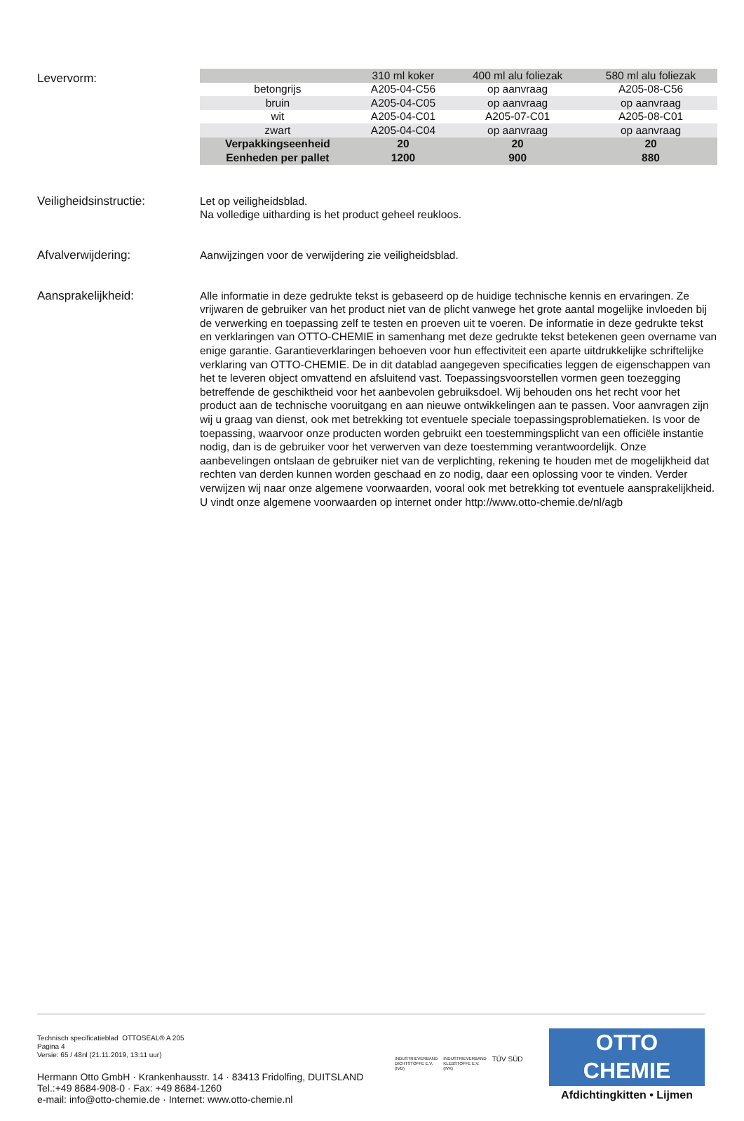Levervorm:
| | 310 ml koker | 400 ml alu foliezak | 580 ml alu foliezak |
| --- | --- | --- | --- |
| betongrijs | A205-04-C56 | op aanvraag | A205-08-C56 |
| bruin | A205-04-C05 | op aanvraag | op aanvraag |
| wit | A205-04-C01 | A205-07-C01 | A205-08-C01 |
| zwart | A205-04-C04 | op aanvraag | op aanvraag |
| Verpakkingseenheid | 20 | 20 | 20 |
| Eenheden per pallet | 1200 | 900 | 880 |
Veiligheidsinstructie:
Let op veiligheidsblad.
Na volledige uitharding is het product geheel reukloos.
Afvalverwijdering:
Aanwijzingen voor de verwijdering zie veiligheidsblad.
Aansprakelijkheid:
Alle informatie in deze gedrukte tekst is gebaseerd op de huidige technische kennis en ervaringen. Ze vrijwaren de gebruiker van het product niet van de plicht vanwege het grote aantal mogelijke invloeden bij de verwerking en toepassing zelf te testen en proeven uit te voeren. De informatie in deze gedrukte tekst en verklaringen van OTTO-CHEMIE in samenhang met deze gedrukte tekst betekenen geen overname van enige garantie. Garantieverklaringen behoeven voor hun effectiviteit een aparte uitdrukkelijke schriftelijke verklaring van OTTO-CHEMIE. De in dit datablad aangegeven specificaties leggen de eigenschappen van het te leveren object omvattend en afsluitend vast. Toepassingsvoorstellen vormen geen toezegging betreffende de geschiktheid voor het aanbevolen gebruiksdoel. Wij behouden ons het recht voor het product aan de technische vooruitgang en aan nieuwe ontwikkelingen aan te passen. Voor aanvragen zijn wij u graag van dienst, ook met betrekking tot eventuele speciale toepassingsproblematieken. Is voor de toepassing, waarvoor onze producten worden gebruikt een toestemmingsplicht van een officiële instantie nodig, dan is de gebruiker voor het verwerven van deze toestemming verantwoordelijk. Onze aanbevelingen ontslaan de gebruiker niet van de verplichting, rekening te houden met de mogelijkheid dat rechten van derden kunnen worden geschaad en zo nodig, daar een oplossing voor te vinden. Verder verwijzen wij naar onze algemene voorwaarden, vooral ook met betrekking tot eventuele aansprakelijkheid. U vindt onze algemene voorwaarden op internet onder http://www.otto-chemie.de/nl/agb
Technisch specificatieblad OTTOSEAL® A 205
Pagina 4
Versie: 65 / 48nl (21.11.2019, 13:11 uur)
Hermann Otto GmbH · Krankenhausstr. 14 · 83413 Fridolfing, DUITSLAND
Tel.:+49 8684-908-0 · Fax: +49 8684-1260
e-mail: info@otto-chemie.de · Internet: www.otto-chemie.nl
INDUSTRIEVERBAND
DICHTSTOFFE E.V.
(IVD)
INDUSTRIEVERBAND
KLEBSTOFFE E.V.
(IVK)
TÜV SÜD
OTTO
CHEMIE
Afdichtingkitten • Lijmen